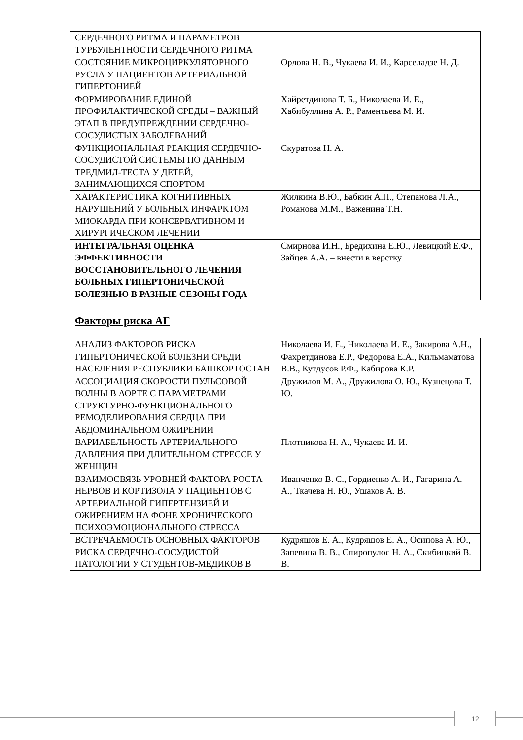| СЕРДЕЧНОГО РИТМА И ПАРАМЕТРОВ ТУРБУЛЕНТНОСТИ СЕРДЕЧНОГО РИТМА | |
| СОСТОЯНИЕ МИКРОЦИРКУЛЯТОРНОГО РУСЛА У ПАЦИЕНТОВ АРТЕРИАЛЬНОЙ ГИПЕРТОНИЕЙ | Орлова Н. В., Чукаева И. И., Карселадзе Н. Д. |
| ФОРМИРОВАНИЕ ЕДИНОЙ ПРОФИЛАКТИЧЕСКОЙ СРЕДЫ – ВАЖНЫЙ ЭТАП В ПРЕДУПРЕЖДЕНИИ СЕРДЕЧНО-СОСУДИСТЫХ ЗАБОЛЕВАНИЙ | Хайретдинова Т. Б., Николаева И. Е., Хабибуллина А. Р., Раментьева М. И. |
| ФУНКЦИОНАЛЬНАЯ РЕАКЦИЯ СЕРДЕЧНО-СОСУДИСТОЙ СИСТЕМЫ ПО ДАННЫМ ТРЕДМИЛ-ТЕСТА У ДЕТЕЙ, ЗАНИМАЮЩИХСЯ СПОРТОМ | Скуратова Н. А. |
| ХАРАКТЕРИСТИКА КОГНИТИВНЫХ НАРУШЕНИЙ У БОЛЬНЫХ ИНФАРКТОМ МИОКАРДА ПРИ КОНСЕРВАТИВНОМ И ХИРУРГИЧЕСКОМ ЛЕЧЕНИИ | Жилкина В.Ю., Бабкин А.П., Степанова Л.А., Романова М.М., Важенина Т.Н. |
| ИНТЕГРАЛЬНАЯ ОЦЕНКА ЭФФЕКТИВНОСТИ ВОССТАНОВИТЕЛЬНОГО ЛЕЧЕНИЯ БОЛЬНЫХ ГИПЕРТОНИЧЕСКОЙ БОЛЕЗНЬЮ В РАЗНЫЕ СЕЗОНЫ ГОДА | Смирнова И.Н., Бредихина Е.Ю., Левицкий Е.Ф., Зайцев А.А. – внести в верстку |
Факторы риска АГ
| АНАЛИЗ ФАКТОРОВ РИСКА ГИПЕРТОНИЧЕСКОЙ БОЛЕЗНИ СРЕДИ НАСЕЛЕНИЯ РЕСПУБЛИКИ БАШКОРТОСТАН | Николаева И. Е., Николаева И. Е., Закирова А.Н., Фахретдинова Е.Р., Федорова Е.А., Кильмаматова В.В., Кутдусов Р.Ф., Кабирова К.Р. |
| АССОЦИАЦИЯ СКОРОСТИ ПУЛЬСОВОЙ ВОЛНЫ В АОРТЕ С ПАРАМЕТРАМИ СТРУКТУРНО-ФУНКЦИОНАЛЬНОГО РЕМОДЕЛИРОВАНИЯ СЕРДЦА ПРИ АБДОМИНАЛЬНОМ ОЖИРЕНИИ | Дружилов М. А., Дружилова О. Ю., Кузнецова Т. Ю. |
| ВАРИАБЕЛЬНОСТЬ АРТЕРИАЛЬНОГО ДАВЛЕНИЯ ПРИ ДЛИТЕЛЬНОМ СТРЕССЕ У ЖЕНЩИН | Плотникова Н. А., Чукаева И. И. |
| ВЗАИМОСВЯЗЬ УРОВНЕЙ ФАКТОРА РОСТА НЕРВОВ И КОРТИЗОЛА У ПАЦИЕНТОВ С АРТЕРИАЛЬНОЙ ГИПЕРТЕНЗИЕЙ И ОЖИРЕНИЕМ НА ФОНЕ ХРОНИЧЕСКОГО ПСИХОЭМОЦИОНАЛЬНОГО СТРЕССА | Иванченко В. С., Гордиенко А. И., Гагарина А. А., Ткачева Н. Ю., Ушаков А. В. |
| ВСТРЕЧАЕМОСТЬ ОСНОВНЫХ ФАКТОРОВ РИСКА СЕРДЕЧНО-СОСУДИСТОЙ ПАТОЛОГИИ У СТУДЕНТОВ-МЕДИКОВ В | Кудряшов Е. А., Кудряшов Е. А., Осипова А. Ю., Запевина В. В., Спиропулос Н. А., Скибицкий В. В. |
12